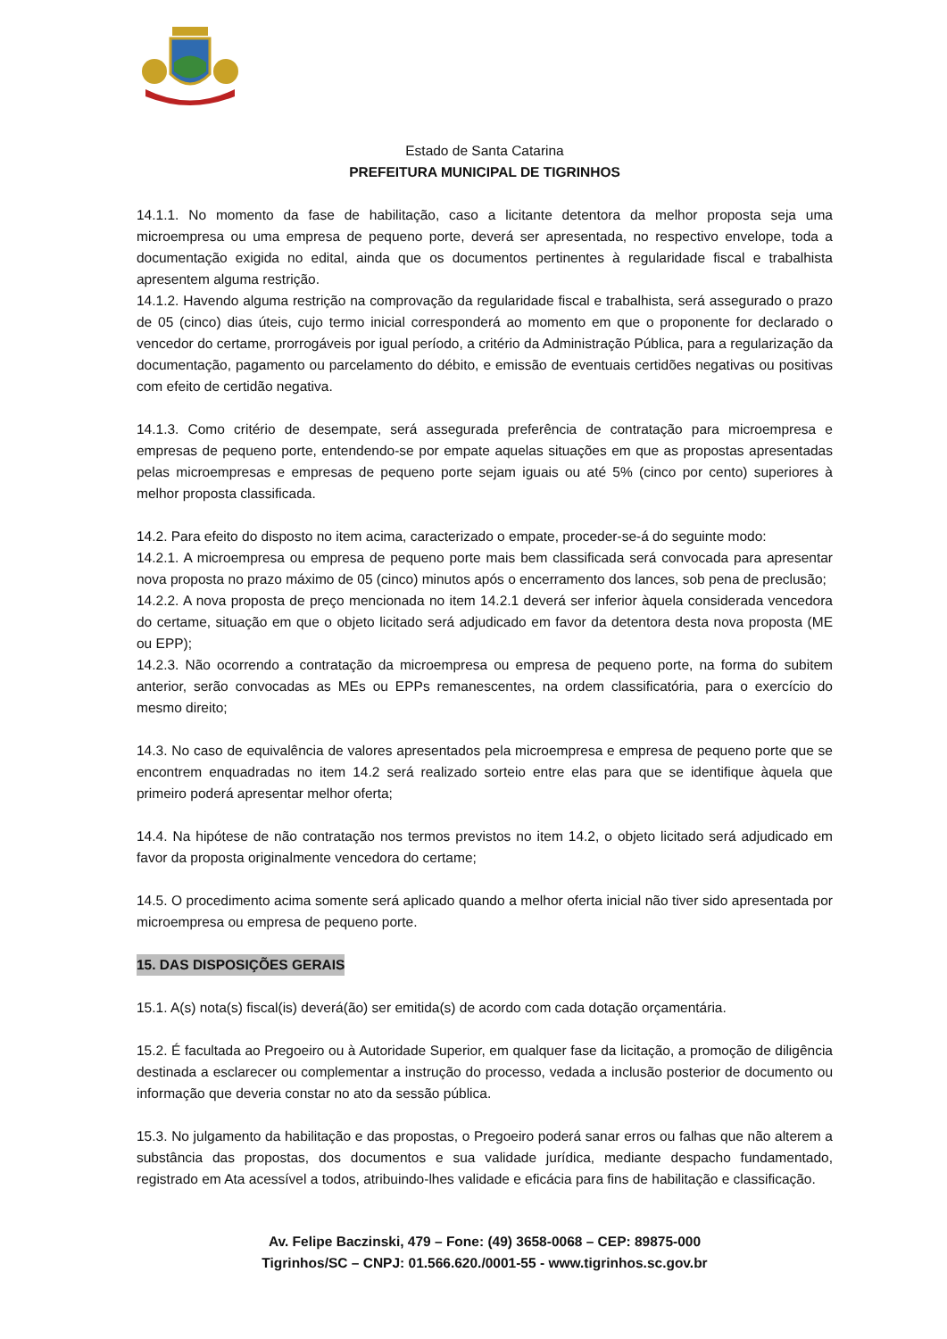Estado de Santa Catarina
PREFEITURA MUNICIPAL DE TIGRINHOS
14.1.1. No momento da fase de habilitação, caso a licitante detentora da melhor proposta seja uma microempresa ou uma empresa de pequeno porte, deverá ser apresentada, no respectivo envelope, toda a documentação exigida no edital, ainda que os documentos pertinentes à regularidade fiscal e trabalhista apresentem alguma restrição.
14.1.2. Havendo alguma restrição na comprovação da regularidade fiscal e trabalhista, será assegurado o prazo de 05 (cinco) dias úteis, cujo termo inicial corresponderá ao momento em que o proponente for declarado o vencedor do certame, prorrogáveis por igual período, a critério da Administração Pública, para a regularização da documentação, pagamento ou parcelamento do débito, e emissão de eventuais certidões negativas ou positivas com efeito de certidão negativa.
14.1.3. Como critério de desempate, será assegurada preferência de contratação para microempresa e empresas de pequeno porte, entendendo-se por empate aquelas situações em que as propostas apresentadas pelas microempresas e empresas de pequeno porte sejam iguais ou até 5% (cinco por cento) superiores à melhor proposta classificada.
14.2. Para efeito do disposto no item acima, caracterizado o empate, proceder-se-á do seguinte modo:
14.2.1. A microempresa ou empresa de pequeno porte mais bem classificada será convocada para apresentar nova proposta no prazo máximo de 05 (cinco) minutos após o encerramento dos lances, sob pena de preclusão;
14.2.2. A nova proposta de preço mencionada no item 14.2.1 deverá ser inferior àquela considerada vencedora do certame, situação em que o objeto licitado será adjudicado em favor da detentora desta nova proposta (ME ou EPP);
14.2.3. Não ocorrendo a contratação da microempresa ou empresa de pequeno porte, na forma do subitem anterior, serão convocadas as MEs ou EPPs remanescentes, na ordem classificatória, para o exercício do mesmo direito;
14.3. No caso de equivalência de valores apresentados pela microempresa e empresa de pequeno porte que se encontrem enquadradas no item 14.2 será realizado sorteio entre elas para que se identifique àquela que primeiro poderá apresentar melhor oferta;
14.4. Na hipótese de não contratação nos termos previstos no item 14.2, o objeto licitado será adjudicado em favor da proposta originalmente vencedora do certame;
14.5. O procedimento acima somente será aplicado quando a melhor oferta inicial não tiver sido apresentada por microempresa ou empresa de pequeno porte.
15. DAS DISPOSIÇÕES GERAIS
15.1. A(s) nota(s) fiscal(is) deverá(ão) ser emitida(s) de acordo com cada dotação orçamentária.
15.2. É facultada ao Pregoeiro ou à Autoridade Superior, em qualquer fase da licitação, a promoção de diligência destinada a esclarecer ou complementar a instrução do processo, vedada a inclusão posterior de documento ou informação que deveria constar no ato da sessão pública.
15.3. No julgamento da habilitação e das propostas, o Pregoeiro poderá sanar erros ou falhas que não alterem a substância das propostas, dos documentos e sua validade jurídica, mediante despacho fundamentado, registrado em Ata acessível a todos, atribuindo-lhes validade e eficácia para fins de habilitação e classificação.
Av. Felipe Baczinski, 479 – Fone: (49) 3658-0068 – CEP: 89875-000
Tigrinhos/SC – CNPJ: 01.566.620./0001-55 - www.tigrinhos.sc.gov.br